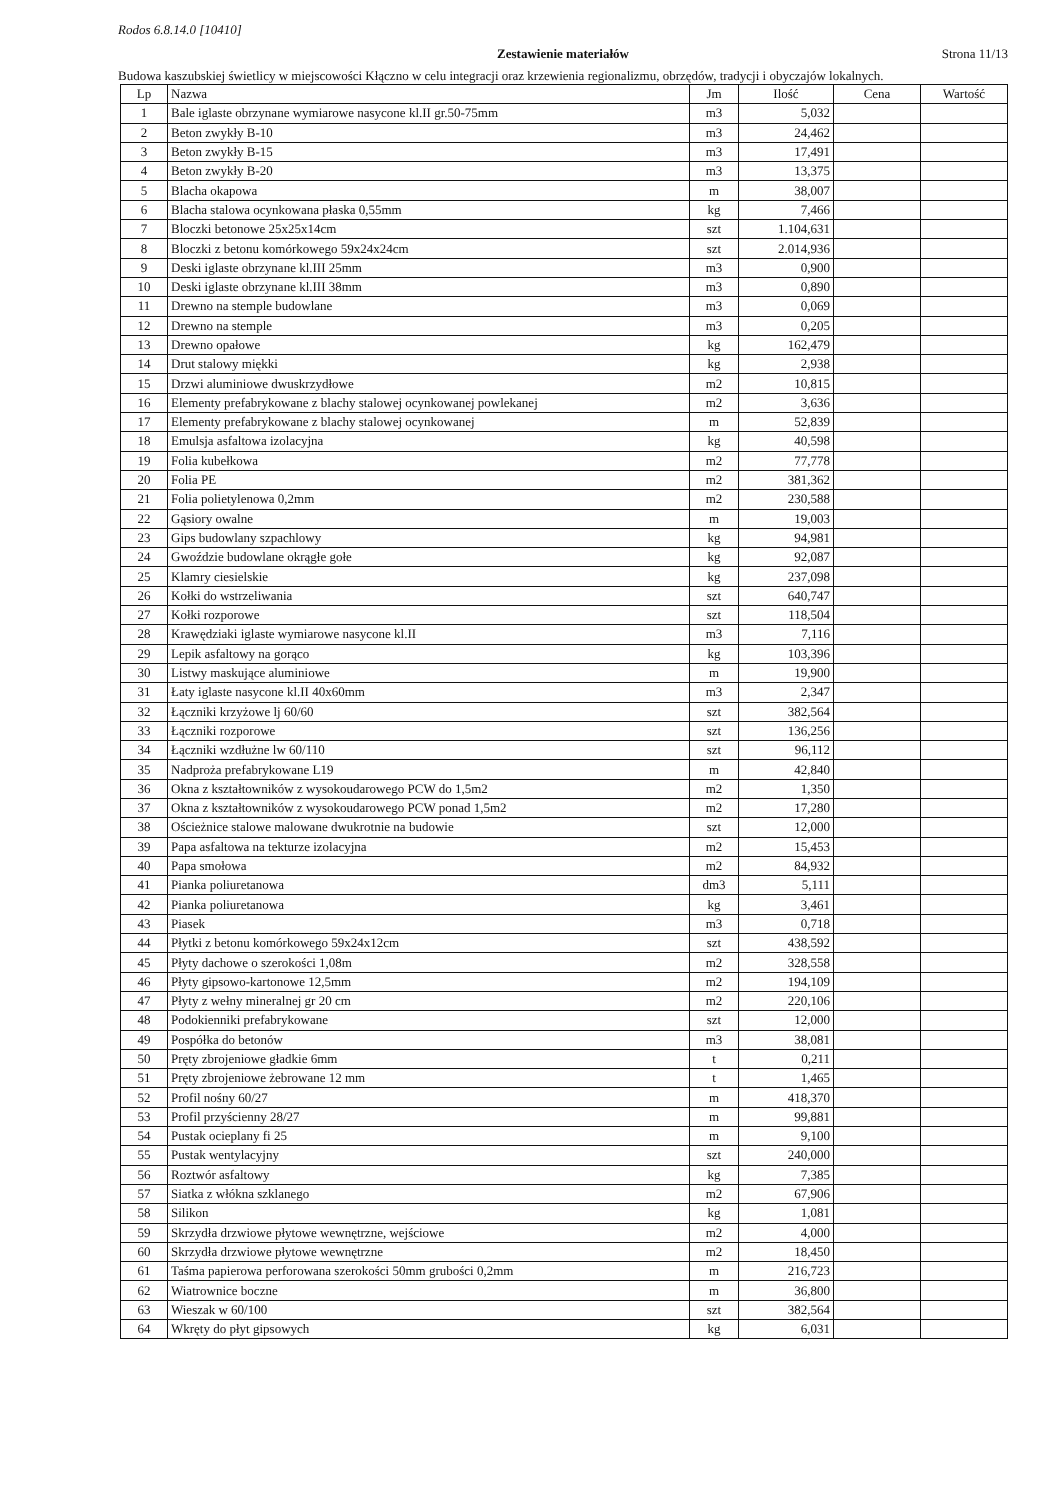Rodos 6.8.14.0 [10410]
Zestawienie materiałów
Strona 11/13
Budowa kaszubskiej świetlicy w miejscowości Kłączno w celu integracji oraz krzewienia regionalizmu, obrzędów, tradycji i obyczajów lokalnych.
| Lp | Nazwa | Jm | Ilość | Cena | Wartość |
| --- | --- | --- | --- | --- | --- |
| 1 | Bale iglaste obrzynane wymiarowe nasycone kl.II gr.50-75mm | m3 | 5,032 | | |
| 2 | Beton zwykły B-10 | m3 | 24,462 | | |
| 3 | Beton zwykły B-15 | m3 | 17,491 | | |
| 4 | Beton zwykły B-20 | m3 | 13,375 | | |
| 5 | Blacha okapowa | m | 38,007 | | |
| 6 | Blacha stalowa ocynkowana płaska 0,55mm | kg | 7,466 | | |
| 7 | Bloczki betonowe 25x25x14cm | szt | 1.104,631 | | |
| 8 | Bloczki z betonu komórkowego 59x24x24cm | szt | 2.014,936 | | |
| 9 | Deski iglaste obrzynane kl.III 25mm | m3 | 0,900 | | |
| 10 | Deski iglaste obrzynane kl.III 38mm | m3 | 0,890 | | |
| 11 | Drewno na stemple budowlane | m3 | 0,069 | | |
| 12 | Drewno na stemple | m3 | 0,205 | | |
| 13 | Drewno opałowe | kg | 162,479 | | |
| 14 | Drut stalowy miękki | kg | 2,938 | | |
| 15 | Drzwi aluminiowe dwuskrzydłowe | m2 | 10,815 | | |
| 16 | Elementy prefabrykowane z blachy stalowej ocynkowanej powlekanej | m2 | 3,636 | | |
| 17 | Elementy prefabrykowane z blachy stalowej ocynkowanej | m | 52,839 | | |
| 18 | Emulsja asfaltowa izolacyjna | kg | 40,598 | | |
| 19 | Folia kubełkowa | m2 | 77,778 | | |
| 20 | Folia PE | m2 | 381,362 | | |
| 21 | Folia polietylenowa 0,2mm | m2 | 230,588 | | |
| 22 | Gąsiory owalne | m | 19,003 | | |
| 23 | Gips budowlany szpachlowy | kg | 94,981 | | |
| 24 | Gwoździe budowlane okrągłe gołe | kg | 92,087 | | |
| 25 | Klamry ciesielskie | kg | 237,098 | | |
| 26 | Kołki do wstrzeliwania | szt | 640,747 | | |
| 27 | Kołki rozporowe | szt | 118,504 | | |
| 28 | Krawędziaki iglaste wymiarowe nasycone kl.II | m3 | 7,116 | | |
| 29 | Lepik asfaltowy na gorąco | kg | 103,396 | | |
| 30 | Listwy maskujące aluminiowe | m | 19,900 | | |
| 31 | Łaty iglaste nasycone kl.II 40x60mm | m3 | 2,347 | | |
| 32 | Łączniki krzyżowe lj 60/60 | szt | 382,564 | | |
| 33 | Łączniki rozporowe | szt | 136,256 | | |
| 34 | Łączniki wzdłużne lw 60/110 | szt | 96,112 | | |
| 35 | Nadproża prefabrykowane L19 | m | 42,840 | | |
| 36 | Okna z kształtowników z wysokoudarowego PCW do 1,5m2 | m2 | 1,350 | | |
| 37 | Okna z kształtowników z wysokoudarowego PCW ponad 1,5m2 | m2 | 17,280 | | |
| 38 | Ościeżnice stalowe malowane dwukrotnie na budowie | szt | 12,000 | | |
| 39 | Papa asfaltowa na tekturze izolacyjna | m2 | 15,453 | | |
| 40 | Papa smołowa | m2 | 84,932 | | |
| 41 | Pianka poliuretanowa | dm3 | 5,111 | | |
| 42 | Pianka poliuretanowa | kg | 3,461 | | |
| 43 | Piasek | m3 | 0,718 | | |
| 44 | Płytki z betonu komórkowego 59x24x12cm | szt | 438,592 | | |
| 45 | Płyty dachowe o szerokości 1,08m | m2 | 328,558 | | |
| 46 | Płyty gipsowo-kartonowe 12,5mm | m2 | 194,109 | | |
| 47 | Płyty z wełny mineralnej gr 20 cm | m2 | 220,106 | | |
| 48 | Podokienniki prefabrykowane | szt | 12,000 | | |
| 49 | Pospółka do betonów | m3 | 38,081 | | |
| 50 | Pręty zbrojeniowe gładkie 6mm | t | 0,211 | | |
| 51 | Pręty zbrojeniowe żebrowane 12 mm | t | 1,465 | | |
| 52 | Profil nośny 60/27 | m | 418,370 | | |
| 53 | Profil przyścienny 28/27 | m | 99,881 | | |
| 54 | Pustak ocieplany fi 25 | m | 9,100 | | |
| 55 | Pustak wentylacyjny | szt | 240,000 | | |
| 56 | Roztwór asfaltowy | kg | 7,385 | | |
| 57 | Siatka z włókna szklanego | m2 | 67,906 | | |
| 58 | Silikon | kg | 1,081 | | |
| 59 | Skrzydła drzwiowe płytowe wewnętrzne, wejściowe | m2 | 4,000 | | |
| 60 | Skrzydła drzwiowe płytowe wewnętrzne | m2 | 18,450 | | |
| 61 | Taśma papierowa perforowana szerokości 50mm grubości 0,2mm | m | 216,723 | | |
| 62 | Wiatrownice boczne | m | 36,800 | | |
| 63 | Wieszak w 60/100 | szt | 382,564 | | |
| 64 | Wkręty do płyt gipsowych | kg | 6,031 | | |